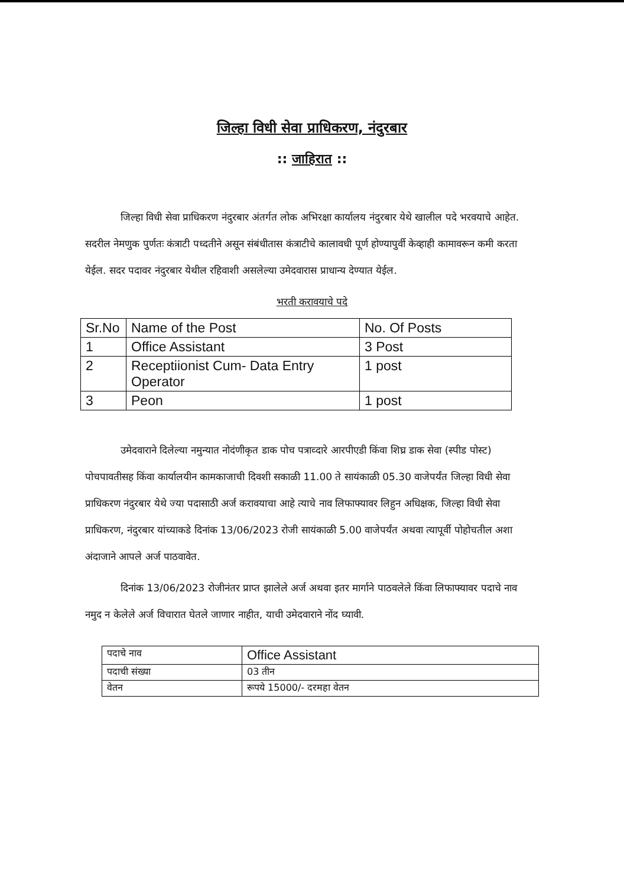जिल्हा विधी सेवा प्राधिकरण, नंदुरबार
:: जाहिरात ::
जिल्हा विधी सेवा प्राधिकरण नंदुरबार अंतर्गत लोक अभिरक्षा कार्यालय नंदुरबार येथे खालील पदे भरवयाचे आहेत. सदरील नेमणुक पुर्णतः कंत्राटी पध्दतीने असून संबंधीतास कंत्राटीचे कालावधी पूर्ण होण्यापुर्वी केव्हाही कामावरून कमी करता येईल. सदर पदावर नंदुरबार येथील रहिवाशी असलेल्या उमेदवारास प्राधान्य देण्यात येईल.
भरती करावयाचे पदे
| Sr.No | Name of the Post | No. Of Posts |
| 1 | Office Assistant | 3 Post |
| 2 | Receptiionist Cum- Data Entry Operator | 1 post |
| 3 | Peon | 1 post |
उमेदवाराने दिलेल्या नमुन्यात नोदंणीकृत डाक पोच पत्राव्दारे आरपीएडी किंवा शिघ्र डाक सेवा (स्पीड पोस्ट) पोचपावतीसह किंवा कार्यालयीन कामकाजाची दिवशी सकाळी 11.00 ते सायंकाळी 05.30 वाजेपर्यंत जिल्हा विधी सेवा प्राधिकरण नंदुरबार येथे ज्या पदासाठी अर्ज करावयाचा आहे त्याचे नाव लिफाफ्यावर लिहुन अधिक्षक, जिल्हा विधी सेवा प्राधिकरण, नंदुरबार यांच्याकडे दिनांक 13/06/2023 रोजी सायंकाळी 5.00 वाजेपर्यंत अथवा त्यापूर्वी पोहोचतील अशा अंदाजाने आपले अर्ज पाठवावेत.
दिनांक 13/06/2023 रोजीनंतर प्राप्त झालेले अर्ज अथवा इतर मार्गाने पाठवलेले किंवा लिफाफ्यावर पदाचे नाव नमुद न केलेले अर्ज विचारात घेतले जाणार नाहीत, याची उमेदवाराने नोंद घ्यावी.
| पदाचे नाव | Office Assistant |
| पदाची संख्या | 03 तीन |
| वेतन | रूपये 15000/- दरमहा वेतन |